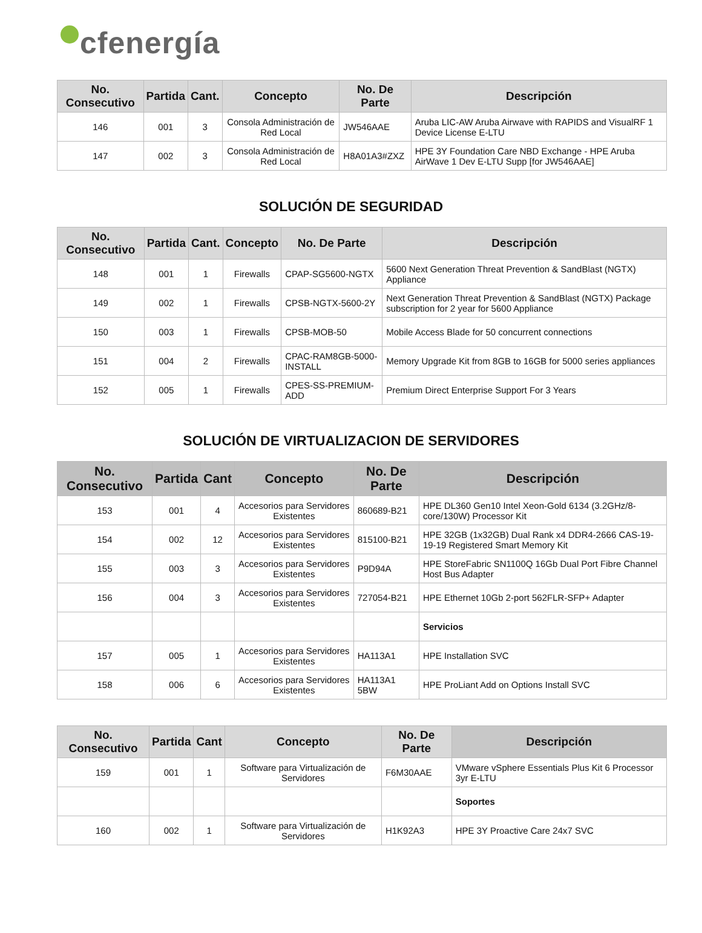cfenergía
| No. Consecutivo | Partida | Cant. | Concepto | No. De Parte | Descripción |
| --- | --- | --- | --- | --- | --- |
| 146 | 001 | 3 | Consola Administración de Red Local | JW546AAE | Aruba LIC-AW Aruba Airwave with RAPIDS and VisualRF 1 Device License E-LTU |
| 147 | 002 | 3 | Consola Administración de Red Local | H8A01A3#ZXZ | HPE 3Y Foundation Care NBD Exchange - HPE Aruba AirWave 1 Dev E-LTU Supp [for JW546AAE] |
SOLUCIÓN DE SEGURIDAD
| No. Consecutivo | Partida | Cant. | Concepto | No. De Parte | Descripción |
| --- | --- | --- | --- | --- | --- |
| 148 | 001 | 1 | Firewalls | CPAP-SG5600-NGTX | 5600 Next Generation Threat Prevention & SandBlast (NGTX) Appliance |
| 149 | 002 | 1 | Firewalls | CPSB-NGTX-5600-2Y | Next Generation Threat Prevention & SandBlast (NGTX) Package subscription for 2 year for 5600 Appliance |
| 150 | 003 | 1 | Firewalls | CPSB-MOB-50 | Mobile Access Blade for 50 concurrent connections |
| 151 | 004 | 2 | Firewalls | CPAC-RAM8GB-5000-INSTALL | Memory Upgrade Kit from 8GB to 16GB for 5000 series appliances |
| 152 | 005 | 1 | Firewalls | CPES-SS-PREMIUM-ADD | Premium Direct Enterprise Support For 3 Years |
SOLUCIÓN DE VIRTUALIZACION DE SERVIDORES
| No. Consecutivo | Partida | Cant | Concepto | No. De Parte | Descripción |
| --- | --- | --- | --- | --- | --- |
| 153 | 001 | 4 | Accesorios para Servidores Existentes | 860689-B21 | HPE DL360 Gen10 Intel Xeon-Gold 6134 (3.2GHz/8-core/130W) Processor Kit |
| 154 | 002 | 12 | Accesorios para Servidores Existentes | 815100-B21 | HPE 32GB (1x32GB) Dual Rank x4 DDR4-2666 CAS-19-19-19 Registered Smart Memory Kit |
| 155 | 003 | 3 | Accesorios para Servidores Existentes | P9D94A | HPE StoreFabric SN1100Q 16Gb Dual Port Fibre Channel Host Bus Adapter |
| 156 | 004 | 3 | Accesorios para Servidores Existentes | 727054-B21 | HPE Ethernet 10Gb 2-port 562FLR-SFP+ Adapter |
| | | | | | Servicios |
| 157 | 005 | 1 | Accesorios para Servidores Existentes | HA113A1 | HPE Installation SVC |
| 158 | 006 | 6 | Accesorios para Servidores Existentes | HA113A1 5BW | HPE ProLiant Add on Options Install SVC |
| No. Consecutivo | Partida | Cant | Concepto | No. De Parte | Descripción |
| --- | --- | --- | --- | --- | --- |
| 159 | 001 | 1 | Software para Virtualización de Servidores | F6M30AAE | VMware vSphere Essentials Plus Kit 6 Processor 3yr E-LTU |
| | | | | | Soportes |
| 160 | 002 | 1 | Software para Virtualización de Servidores | H1K92A3 | HPE 3Y Proactive Care 24x7 SVC |